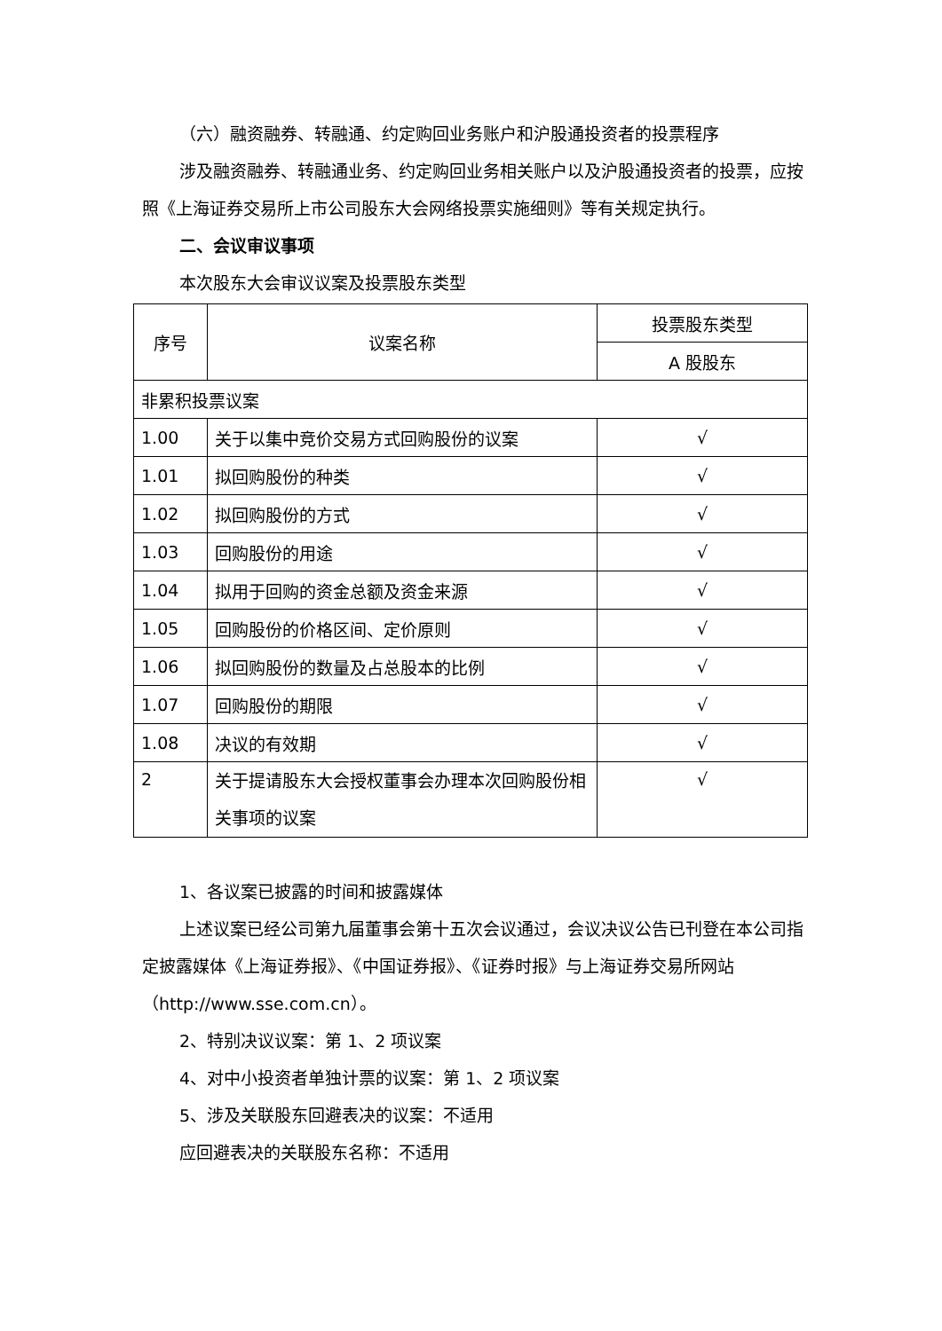（六）融资融券、转融通、约定购回业务账户和沪股通投资者的投票程序
涉及融资融券、转融通业务、约定购回业务相关账户以及沪股通投资者的投票，应按照《上海证券交易所上市公司股东大会网络投票实施细则》等有关规定执行。
二、会议审议事项
本次股东大会审议议案及投票股东类型
| 序号 | 议案名称 | 投票股东类型 |
| --- | --- | --- |
| | | A 股股东 |
| 非累积投票议案 | | |
| 1.00 | 关于以集中竞价交易方式回购股份的议案 | √ |
| 1.01 | 拟回购股份的种类 | √ |
| 1.02 | 拟回购股份的方式 | √ |
| 1.03 | 回购股份的用途 | √ |
| 1.04 | 拟用于回购的资金总额及资金来源 | √ |
| 1.05 | 回购股份的价格区间、定价原则 | √ |
| 1.06 | 拟回购股份的数量及占总股本的比例 | √ |
| 1.07 | 回购股份的期限 | √ |
| 1.08 | 决议的有效期 | √ |
| 2 | 关于提请股东大会授权董事会办理本次回购股份相关事项的议案 | √ |
1、各议案已披露的时间和披露媒体
上述议案已经公司第九届董事会第十五次会议通过，会议决议公告已刊登在本公司指定披露媒体《上海证券报》、《中国证券报》、《证券时报》与上海证券交易所网站（http://www.sse.com.cn）。
2、特别决议议案：第 1、2 项议案
4、对中小投资者单独计票的议案：第 1、2 项议案
5、涉及关联股东回避表决的议案：不适用
应回避表决的关联股东名称：不适用